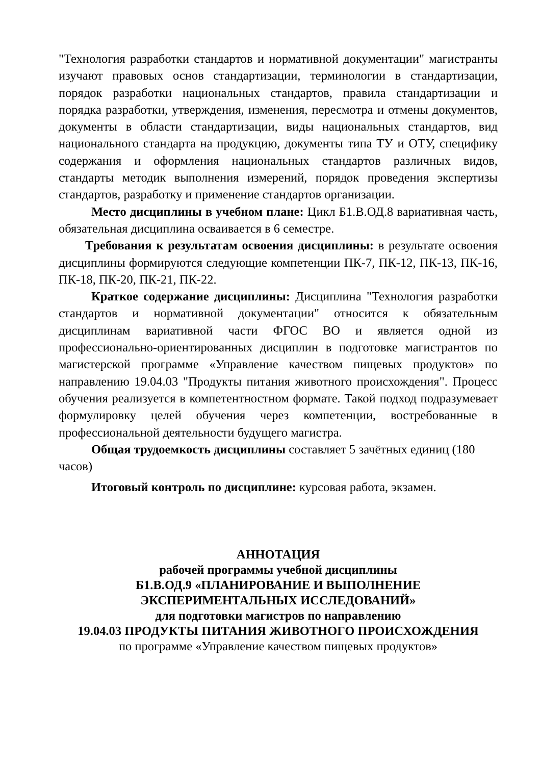"Технология разработки стандартов и нормативной документации" магистранты изучают правовых основ стандартизации, терминологии в стандартизации, порядок разработки национальных стандартов, правила стандартизации и порядка разработки, утверждения, изменения, пересмотра и отмены документов, документы в области стандартизации, виды национальных стандартов, вид национального стандарта на продукцию, документы типа ТУ и ОТУ, специфику содержания и оформления национальных стандартов различных видов, стандарты методик выполнения измерений, порядок проведения экспертизы стандартов, разработку и применение стандартов организации.
Место дисциплины в учебном плане: Цикл Б1.В.ОД.8 вариативная часть, обязательная дисциплина осваивается в 6 семестре.
Требования к результатам освоения дисциплины: в результате освоения дисциплины формируются следующие компетенции ПК-7, ПК-12, ПК-13, ПК-16, ПК-18, ПК-20, ПК-21, ПК-22.
Краткое содержание дисциплины: Дисциплина "Технология разработки стандартов и нормативной документации" относится к обязательным дисциплинам вариативной части ФГОС ВО и является одной из профессионально-ориентированных дисциплин в подготовке магистрантов по магистерской программе «Управление качеством пищевых продуктов» по направлению 19.04.03 "Продукты питания животного происхождения". Процесс обучения реализуется в компетентностном формате. Такой подход подразумевает формулировку целей обучения через компетенции, востребованные в профессиональной деятельности будущего магистра.
Общая трудоемкость дисциплины составляет 5 зачётных единиц (180 часов)
Итоговый контроль по дисциплине: курсовая работа, экзамен.
АННОТАЦИЯ
рабочей программы учебной дисциплины
Б1.В.ОД.9 «ПЛАНИРОВАНИЕ И ВЫПОЛНЕНИЕ
ЭКСПЕРИМЕНТАЛЬНЫХ ИССЛЕДОВАНИЙ»
для подготовки магистров по направлению
19.04.03 ПРОДУКТЫ ПИТАНИЯ ЖИВОТНОГО ПРОИСХОЖДЕНИЯ
по программе «Управление качеством пищевых продуктов»